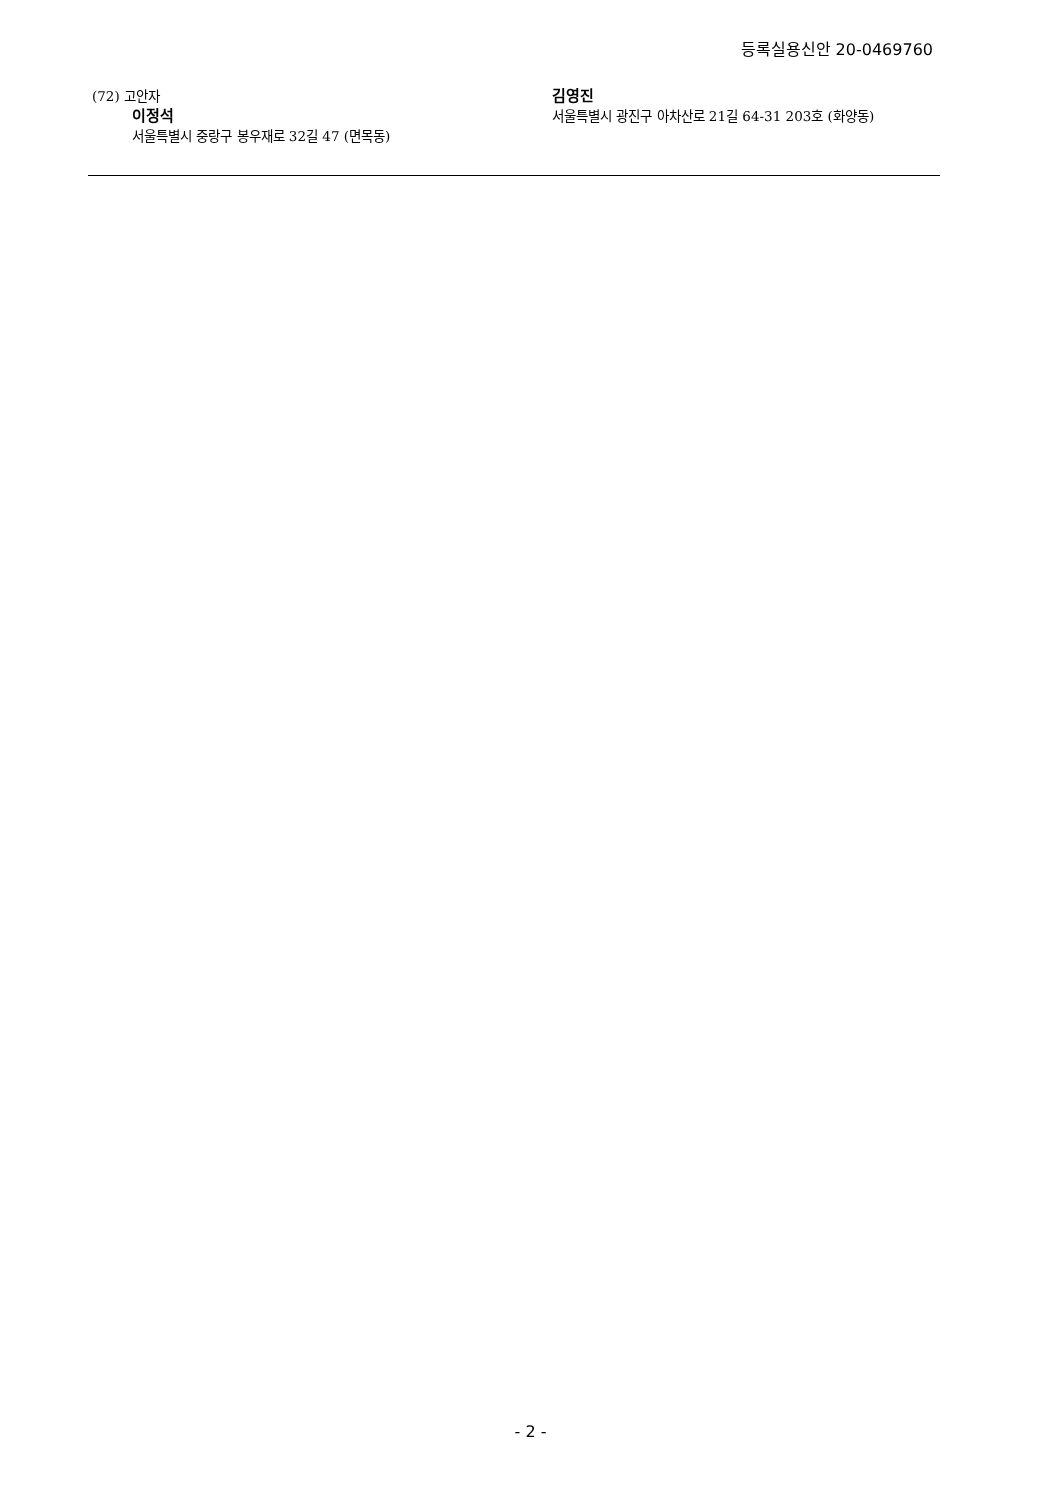등록실용신안 20-0469760
(72) 고안자
이정석
서울특별시 중랑구 봉우재로 32길 47 (면목동)
김영진
서울특별시 광진구 아차산로 21길 64-31 203호 (화양동)
- 2 -